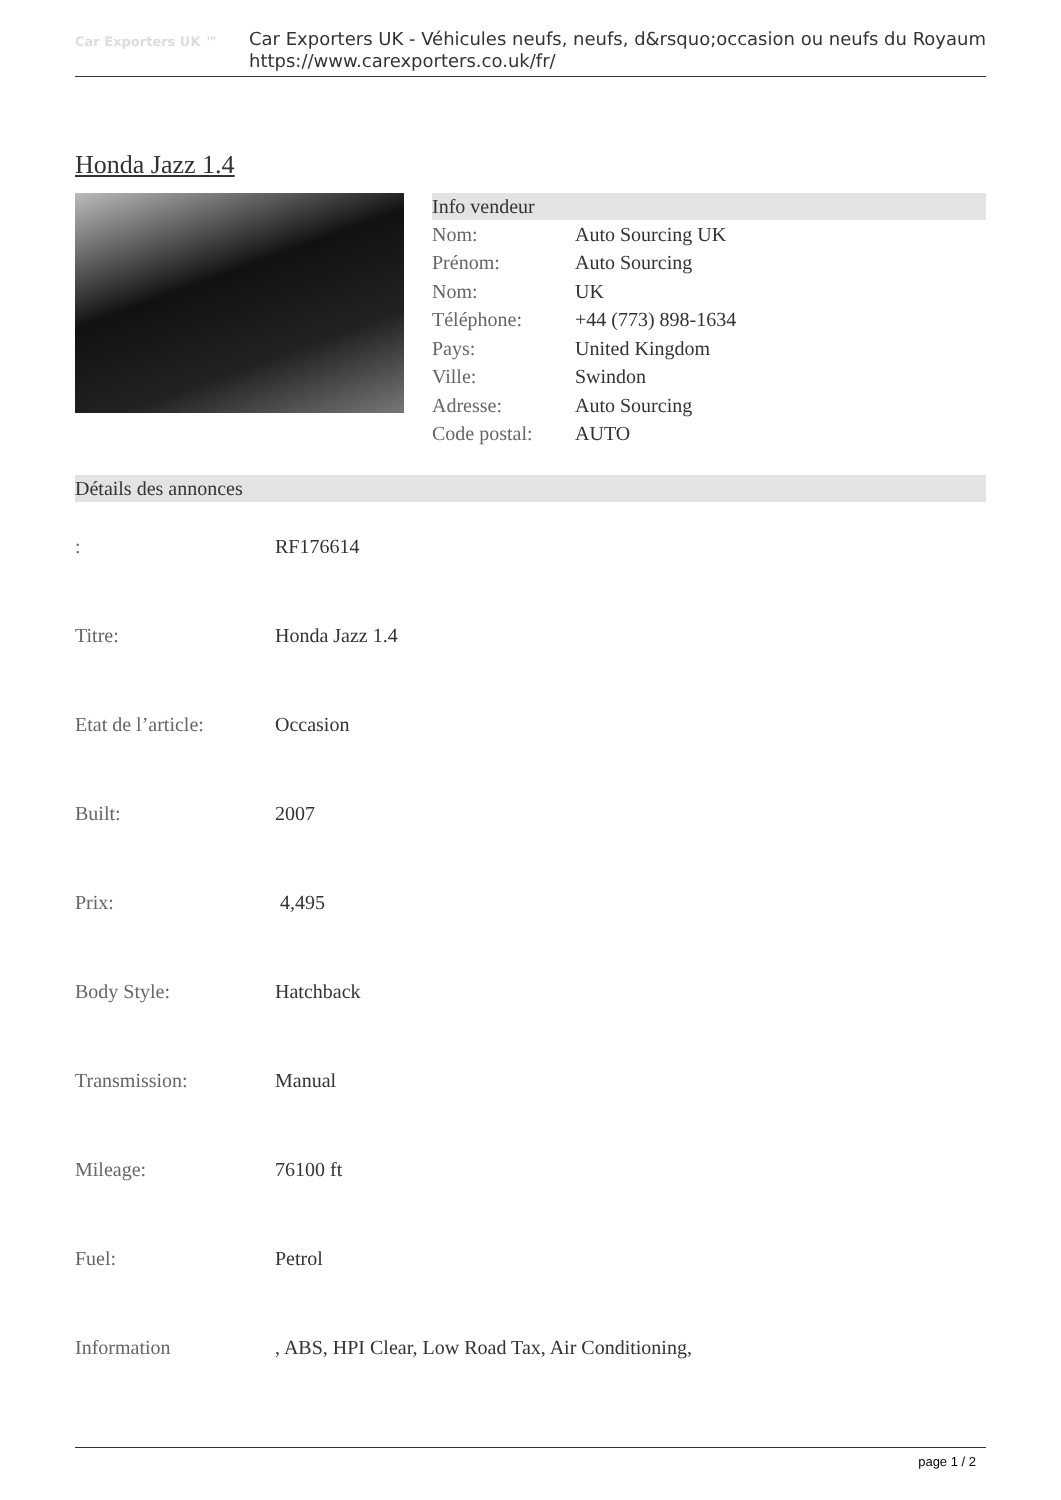Car Exporters UK ™
Car Exporters UK - Véhicules neufs, neufs, d&rsquo;occasion ou neufs du Royaum
https://www.carexporters.co.uk/fr/
Honda Jazz 1.4
Info vendeur
| Nom: | Auto Sourcing UK |
| Prénom: | Auto Sourcing |
| Nom: | UK |
| Téléphone: | +44 (773) 898-1634 |
| Pays: | United Kingdom |
| Ville: | Swindon |
| Adresse: | Auto Sourcing |
| Code postal: | AUTO |
Détails des annonces
| : | RF176614 |
| Titre: | Honda Jazz 1.4 |
| Etat de l’article: | Occasion |
| Built: | 2007 |
| Prix: | 4,495 |
| Body Style: | Hatchback |
| Transmission: | Manual |
| Mileage: | 76100 ft |
| Fuel: | Petrol |
| Information | , ABS, HPI Clear, Low Road Tax, Air Conditioning, |
page 1 / 2